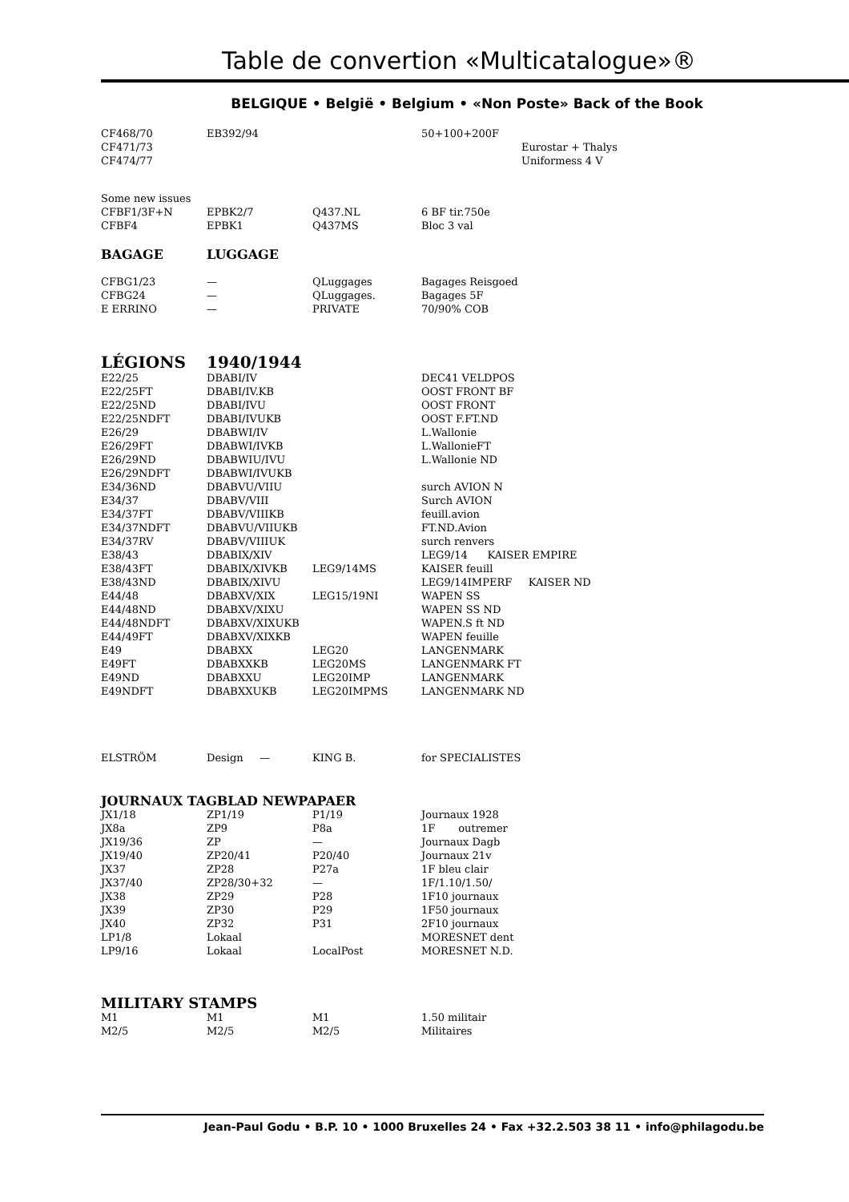Table de convertion «Multicatalogue»®
BELGIQUE • België • Belgium • «Non Poste» Back of the Book
| CF468/70 | EB392/94 | | 50+100+200F |
| CF471/73 | | | Eurostar + Thalys |
| CF474/77 | | | Uniformess 4 V |
| Some new issues | | | |
| CFBF1/3F+N | EPBK2/7 | Q437.NL | 6 BF tir.750e |
| CFBF4 | EPBK1 | Q437MS | Bloc 3 val |
| BAGAGE | LUGGAGE | | |
| CFBG1/23 | — | QLuggages | Bagages Reisgoed |
| CFBG24 | — | QLuggages. | Bagages 5F |
| E ERRINO | — | PRIVATE | 70/90% COB |
| LÉGIONS | 1940/1944 | | |
| E22/25 | DBABI/IV | | DEC41 VELDPOS |
| E22/25FT | DBABI/IV.KB | | OOST FRONT BF |
| E22/25ND | DBABI/IVU | | OOST FRONT |
| E22/25NDFT | DBABI/IVUKB | | OOST F.FT.ND |
| E26/29 | DBABWI/IV | | L.Wallonie |
| E26/29FT | DBABWI/IVKB | | L.WallonieFT |
| E26/29ND | DBABWIU/IVU | | L.Wallonie ND |
| E26/29NDFT | DBABWI/IVUKB | | |
| E34/36ND | DBABVU/VIIU | | surch AVION N |
| E34/37 | DBABV/VIII | | Surch AVION |
| E34/37FT | DBABV/VIIIKB | | feuill.avion |
| E34/37NDFT | DBABVU/VIIUKB | | FT.ND.Avion |
| E34/37RV | DBABV/VIIIUK | | surch renvers |
| E38/43 | DBABIX/XIV | | LEG9/14 KAISER EMPIRE |
| E38/43FT | DBABIX/XIVKB | LEG9/14MS | KAISER feuill |
| E38/43ND | DBABIX/XIVU | | LEG9/14IMPERF KAISER ND |
| E44/48 | DBABXV/XIX | LEG15/19NI | WAPEN SS |
| E44/48ND | DBABXV/XIXU | | WAPEN SS ND |
| E44/48NDFT | DBABXV/XIXUKB | | WAPEN.S ft ND |
| E44/49FT | DBABXV/XIXKB | | WAPEN feuille |
| E49 | DBABXX | LEG20 | LANGENMARK |
| E49FT | DBABXXKB | LEG20MS | LANGENMARK FT |
| E49ND | DBABXXU | LEG20IMP | LANGENMARK |
| E49NDFT | DBABXXUKB | LEG20IMPMS | LANGENMARK ND |
| ELSTRÖM | Design — | KING B. | for SPECIALISTES |
| JOURNAUX TAGBLAD NEWPAPAER | | | |
| JX1/18 | ZP1/19 | P1/19 | Journaux 1928 |
| JX8a | ZP9 | P8a | 1F outremer |
| JX19/36 | ZP | — | Journaux Dagb |
| JX19/40 | ZP20/41 | P20/40 | Journaux 21v |
| JX37 | ZP28 | P27a | 1F bleu clair |
| JX37/40 | ZP28/30+32 | — | 1F/1.10/1.50/ |
| JX38 | ZP29 | P28 | 1F10 journaux |
| JX39 | ZP30 | P29 | 1F50 journaux |
| JX40 | ZP32 | P31 | 2F10 journaux |
| LP1/8 | Lokaal | | MORESNET dent |
| LP9/16 | Lokaal | LocalPost | MORESNET N.D. |
| MILITARY STAMPS | | | |
| M1 | M1 | M1 | 1.50 militair |
| M2/5 | M2/5 | M2/5 | Militaires |
Jean-Paul Godu • B.P. 10 • 1000 Bruxelles 24 • Fax +32.2.503 38 11 • info@philagodu.be